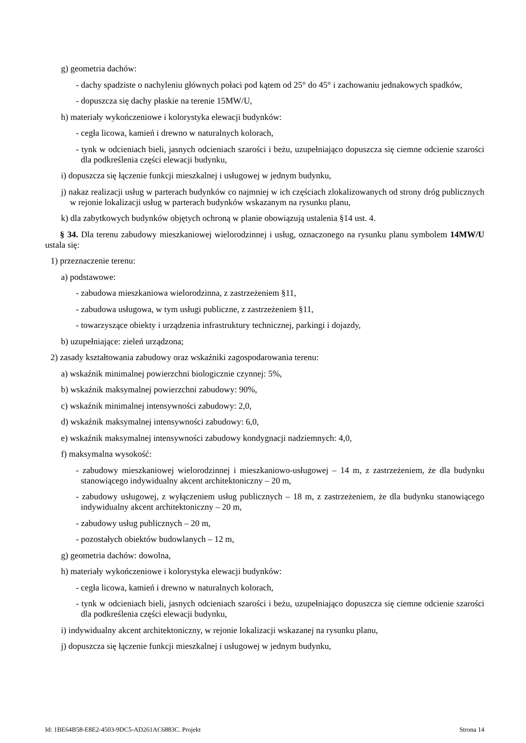g) geometria dachów:
- dachy spadziste o nachyleniu głównych połaci pod kątem od 25° do 45° i zachowaniu jednakowych spadków,
- dopuszcza się dachy płaskie na terenie 15MW/U,
h) materiały wykończeniowe i kolorystyka elewacji budynków:
- cegła licowa, kamień i drewno w naturalnych kolorach,
- tynk w odcieniach bieli, jasnych odcieniach szarości i beżu, uzupełniająco dopuszcza się ciemne odcienie szarości dla podkreślenia części elewacji budynku,
i) dopuszcza się łączenie funkcji mieszkalnej i usługowej w jednym budynku,
j) nakaz realizacji usług w parterach budynków co najmniej w ich częściach zlokalizowanych od strony dróg publicznych w rejonie lokalizacji usług w parterach budynków wskazanym na rysunku planu,
k) dla zabytkowych budynków objętych ochroną w planie obowiązują ustalenia §14 ust. 4.
§ 34. Dla terenu zabudowy mieszkaniowej wielorodzinnej i usług, oznaczonego na rysunku planu symbolem 14MW/U ustala się:
1) przeznaczenie terenu:
a) podstawowe:
- zabudowa mieszkaniowa wielorodzinna, z zastrzeżeniem §11,
- zabudowa usługowa, w tym usługi publiczne, z zastrzeżeniem §11,
- towarzyszące obiekty i urządzenia infrastruktury technicznej, parkingi i dojazdy,
b) uzupełniające: zieleń urządzona;
2) zasady kształtowania zabudowy oraz wskaźniki zagospodarowania terenu:
a) wskaźnik minimalnej powierzchni biologicznie czynnej: 5%,
b) wskaźnik maksymalnej powierzchni zabudowy: 90%,
c) wskaźnik minimalnej intensywności zabudowy: 2,0,
d) wskaźnik maksymalnej intensywności zabudowy: 6,0,
e) wskaźnik maksymalnej intensywności zabudowy kondygnacji nadziemnych: 4,0,
f) maksymalna wysokość:
- zabudowy mieszkaniowej wielorodzinnej i mieszkaniowo-usługowej – 14 m, z zastrzeżeniem, że dla budynku stanowiącego indywidualny akcent architektoniczny – 20 m,
- zabudowy usługowej, z wyłączeniem usług publicznych – 18 m, z zastrzeżeniem, że dla budynku stanowiącego indywidualny akcent architektoniczny – 20 m,
- zabudowy usług publicznych – 20 m,
- pozostałych obiektów budowlanych – 12 m,
g) geometria dachów: dowolna,
h) materiały wykończeniowe i kolorystyka elewacji budynków:
- cegła licowa, kamień i drewno w naturalnych kolorach,
- tynk w odcieniach bieli, jasnych odcieniach szarości i beżu, uzupełniająco dopuszcza się ciemne odcienie szarości dla podkreślenia części elewacji budynku,
i) indywidualny akcent architektoniczny, w rejonie lokalizacji wskazanej na rysunku planu,
j) dopuszcza się łączenie funkcji mieszkalnej i usługowej w jednym budynku,
Id: 1BE64B58-E8E2-4503-9DC5-AD261AC6883C. Projekt Strona 14